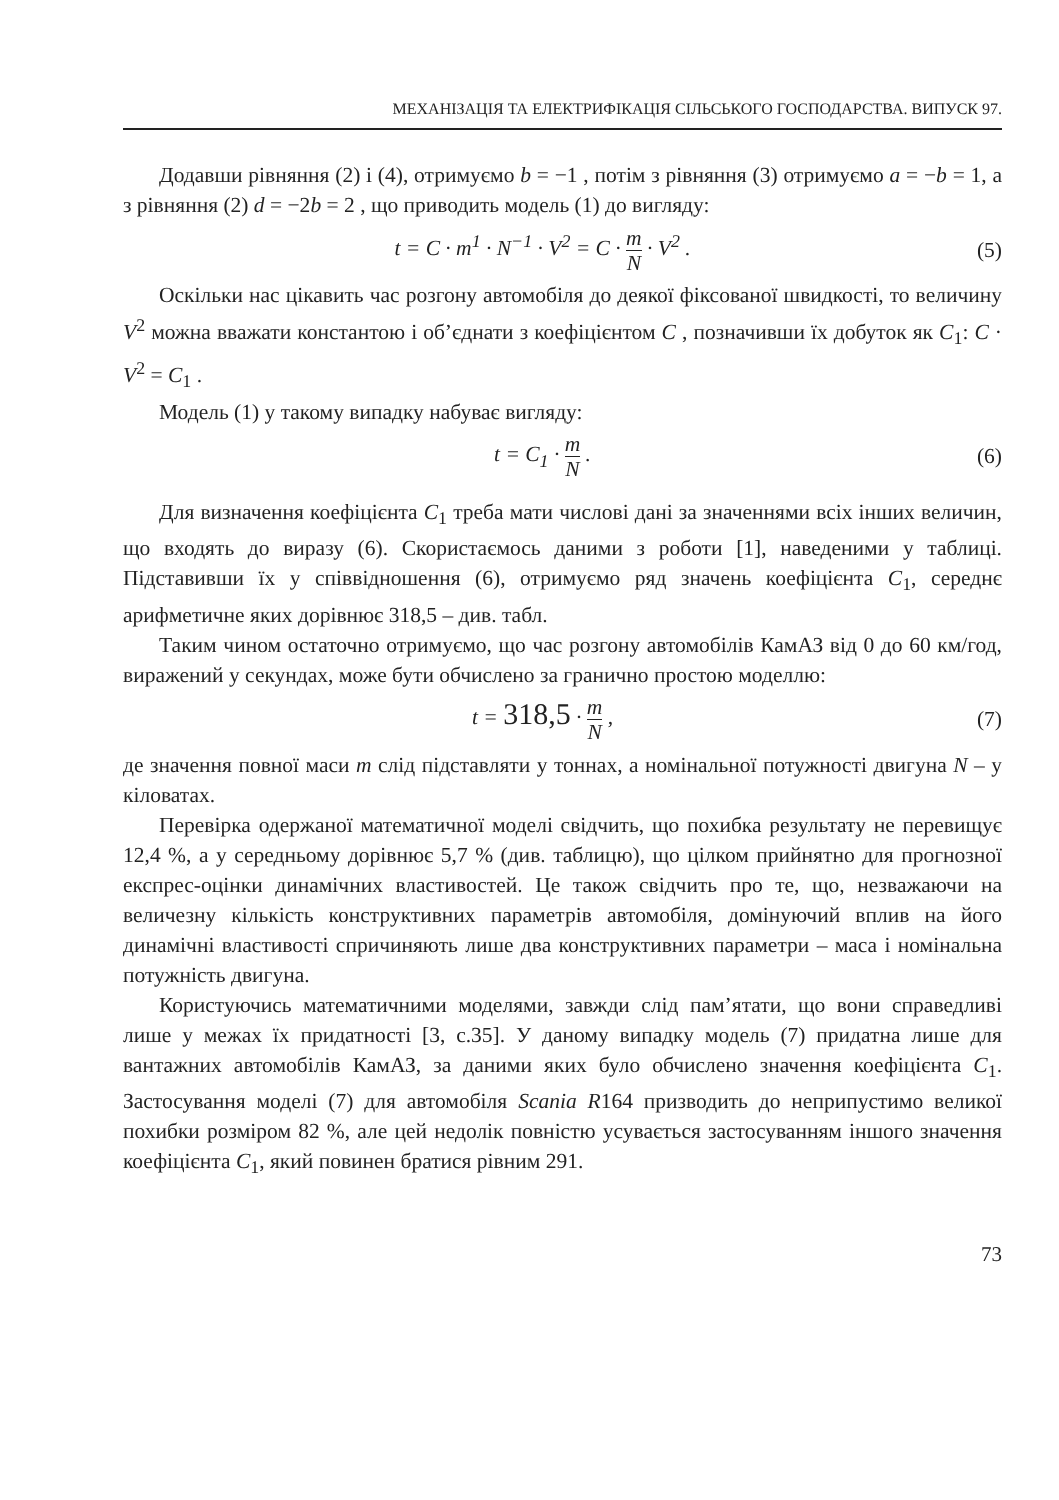МЕХАНІЗАЦІЯ ТА ЕЛЕКТРИФІКАЦІЯ СІЛЬСЬКОГО ГОСПОДАРСТВА. ВИПУСК 97.
Додавши рівняння (2) і (4), отримуємо b = −1 , потім з рівняння (3) отримуємо a = −b = 1, а з рівняння (2) d = −2b = 2 , що приводить модель (1) до вигляду:
t = C · m<sup>1</sup> · N<sup>−1</sup> · V<sup>2</sup> = C · m N · V<sup>2</sup> .
(5)
Оскільки нас цікавить час розгону автомобіля до деякої фіксованої швидкості, то величину V<sup>2</sup> можна вважати константою і об’єднати з коефіцієнтом C , позначивши їх добуток як C<sub>1</sub>: C · V<sup>2</sup> = C<sub>1</sub> .
Модель (1) у такому випадку набуває вигляду:
t = C<sub>1</sub> · m N . (6)
Для визначення коефіцієнта C<sub>1</sub> треба мати числові дані за значеннями всіх інших величин, що входять до виразу (6). Скористаємось даними з роботи [1], наведеними у таблиці. Підставивши їх у співвідношення (6), отримуємо ряд значень коефіцієнта C<sub>1</sub>, середнє арифметичне яких дорівнює 318,5 – див. табл.
Таким чином остаточно отримуємо, що час розгону автомобілів КамАЗ від 0 до 60 км/год, виражений у секундах, може бути обчислено за гранично простою моделлю:
t = 318,5 · m N , (7)
де значення повної маси m слід підставляти у тоннах, а номінальної потужності двигуна N – у кіловатах.
Перевірка одержаної математичної моделі свідчить, що похибка результату не перевищує 12,4 %, а у середньому дорівнює 5,7 % (див. таблицю), що цілком прийнятно для прогнозної експрес-оцінки динамічних властивостей. Це також свідчить про те, що, незважаючи на величезну кількість конструктивних параметрів автомобіля, домінуючий вплив на його динамічні властивості спричиняють лише два конструктивних параметри – маса і номінальна потужність двигуна.
Користуючись математичними моделями, завжди слід пам’ятати, що вони справедливі лише у межах їх придатності [3, с.35]. У даному випадку модель (7) придатна лише для вантажних автомобілів КамАЗ, за даними яких було обчислено значення коефіцієнта C<sub>1</sub>. Застосування моделі (7) для автомобіля Scania R164 призводить до неприпустимо великої похибки розміром 82 %, але цей недолік повністю усувається застосуванням іншого значення коефіцієнта C<sub>1</sub>, який повинен братися рівним 291.
73